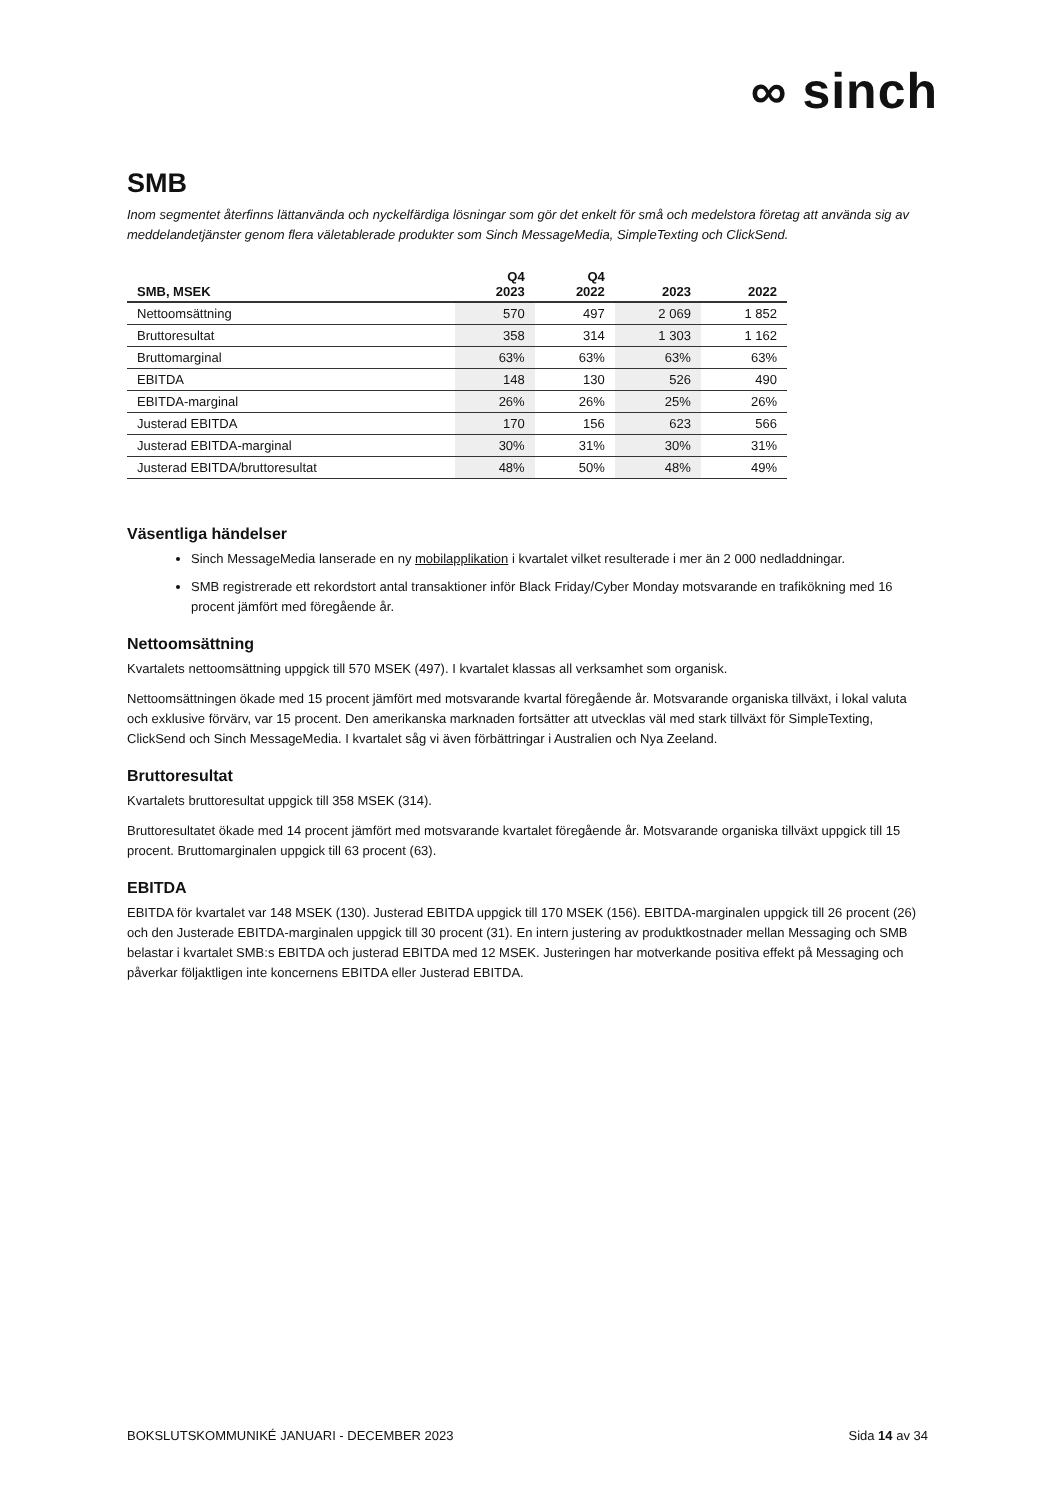∞ sinch
SMB
Inom segmentet återfinns lättanvända och nyckelfärdiga lösningar som gör det enkelt för små och medelstora företag att använda sig av meddelandetjänster genom flera väletablerade produkter som Sinch MessageMedia, SimpleTexting och ClickSend.
| SMB, MSEK | Q4 2023 | Q4 2022 | 2023 | 2022 |
| --- | --- | --- | --- | --- |
| Nettoomsättning | 570 | 497 | 2 069 | 1 852 |
| Bruttoresultat | 358 | 314 | 1 303 | 1 162 |
| Bruttomarginal | 63% | 63% | 63% | 63% |
| EBITDA | 148 | 130 | 526 | 490 |
| EBITDA-marginal | 26% | 26% | 25% | 26% |
| Justerad EBITDA | 170 | 156 | 623 | 566 |
| Justerad EBITDA-marginal | 30% | 31% | 30% | 31% |
| Justerad EBITDA/bruttoresultat | 48% | 50% | 48% | 49% |
Väsentliga händelser
Sinch MessageMedia lanserade en ny mobilapplikation i kvartalet vilket resulterade i mer än 2 000 nedladdningar.
SMB registrerade ett rekordstort antal transaktioner inför Black Friday/Cyber Monday motsvarande en trafikökning med 16 procent jämfört med föregående år.
Nettoomsättning
Kvartalets nettoomsättning uppgick till 570 MSEK (497). I kvartalet klassas all verksamhet som organisk.
Nettoomsättningen ökade med 15 procent jämfört med motsvarande kvartal föregående år. Motsvarande organiska tillväxt, i lokal valuta och exklusive förvärv, var 15 procent. Den amerikanska marknaden fortsätter att utvecklas väl med stark tillväxt för SimpleTexting, ClickSend och Sinch MessageMedia. I kvartalet såg vi även förbättringar i Australien och Nya Zeeland.
Bruttoresultat
Kvartalets bruttoresultat uppgick till 358 MSEK (314).
Bruttoresultatet ökade med 14 procent jämfört med motsvarande kvartalet föregående år. Motsvarande organiska tillväxt uppgick till 15 procent. Bruttomarginalen uppgick till 63 procent (63).
EBITDA
EBITDA för kvartalet var 148 MSEK (130). Justerad EBITDA uppgick till 170 MSEK (156). EBITDA-marginalen uppgick till 26 procent (26) och den Justerade EBITDA-marginalen uppgick till 30 procent (31). En intern justering av produktkostnader mellan Messaging och SMB belastar i kvartalet SMB:s EBITDA och justerad EBITDA med 12 MSEK. Justeringen har motverkande positiva effekt på Messaging och påverkar följaktligen inte koncernens EBITDA eller Justerad EBITDA.
BOKSLUTSKOMMUNIKÉ JANUARI - DECEMBER 2023 Sida 14 av 34